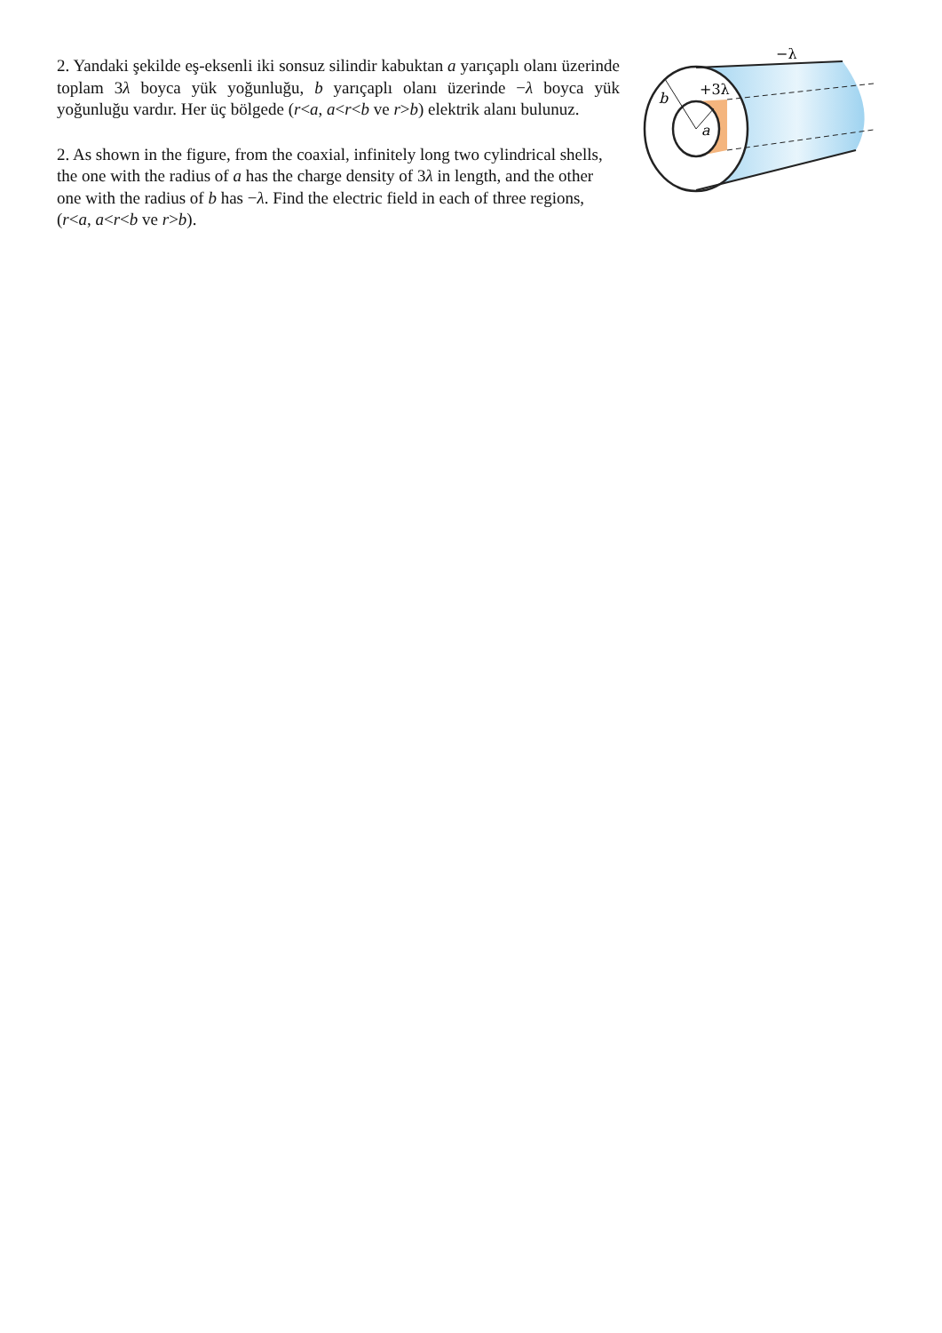2. Yandaki şekilde eş-eksenli iki sonsuz silindir kabuktan a yarıçaplı olanı üzerinde toplam 3λ boyca yük yoğunluğu, b yarıçaplı olanı üzerinde −λ boyca yük yoğunluğu vardır. Her üç bölgede (r<a, a<r<b ve r>b) elektrik alanı bulunuz.
2. As shown in the figure, from the coaxial, infinitely long two cylindrical shells, the one with the radius of a has the charge density of 3λ in length, and the other one with the radius of b has −λ. Find the electric field in each of three regions, (r<a, a<r<b ve r>b).
−λ
+3λ
b
a